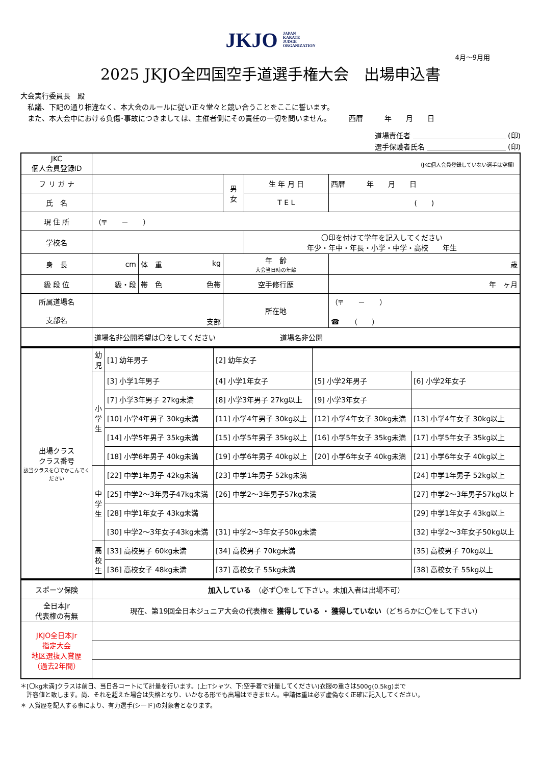JKJO JAPAN
KARATE
JUDGE
ORGANIZATION
4月～9月用
2025 JKJO全四国空手道選手権大会　出場申込書
大会実行委員長　殿
　私議、下記の通り相違なく、本大会のルールに従い正々堂々と競い合うことをここに誓います。
　また、本大会中における負傷･事故につきましては、主催者側にその責任の一切を問いません。　　　西暦　　　年　　月　　日
道場責任者 ＿＿＿＿＿＿＿＿＿＿＿＿＿ (印)
選手保護者氏名 ＿＿＿＿＿＿＿＿＿＿＿ (印)
| JKC 個人会員登録ID | （JKC個人会員登録していない選手は空欄） | | | | |
| フ リ ガ ナ | | | 男 女 | 生 年 月 日 | 西暦 年 月 日 |
| 氏 名 | | | | T E L | ( ) |
| 現 住 所 | （〒 － ） | | | | |
| 学校名 | | | | 〇印を付けて学年を記入してください 年少・年中・年長・小学・中学・高校 年生 | |
| 身 長 | cm | 体 重 kg | 年 齢 大会当日時の年齢 | | 歳 |
| 級 段 位 | 級・段 | 帯 色 色帯 | 空手修行歴 | | 年 ヶ月 |
| 所属道場名 支部名 | 支部 | | 所在地 | | （〒 － ） ☎ （ ） |
| | 道場名非公開希望は〇をしてください 道場名非公開 | | | | |
| 出場クラス クラス番号 該当クラスを〇でかこんでください | 幼児 | [1] 幼年男子 | [2] 幼年女子 | | |
| | 小学生 | [3] 小学1年男子 | [4] 小学1年女子 | [5] 小学2年男子 | [6] 小学2年女子 |
| | | [7] 小学3年男子 27kg未満 | [8] 小学3年男子 27kg以上 | [9] 小学3年女子 | |
| | | [10] 小学4年男子 30kg未満 | [11] 小学4年男子 30kg以上 | [12] 小学4年女子 30kg未満 | [13] 小学4年女子 30kg以上 |
| | | [14] 小学5年男子 35kg未満 | [15] 小学5年男子 35kg以上 | [16] 小学5年女子 35kg未満 | [17] 小学5年女子 35kg以上 |
| | | [18] 小学6年男子 40kg未満 | [19] 小学6年男子 40kg以上 | [20] 小学6年女子 40kg未満 | [21] 小学6年女子 40kg以上 |
| | 中学生 | [22] 中学1年男子 42kg未満 | [23] 中学1年男子 52kg未満 | | [24] 中学1年男子 52kg以上 |
| | | [25] 中学2～3年男子47kg未満 | [26] 中学2～3年男子57kg未満 | | [27] 中学2～3年男子57kg以上 |
| | | [28] 中学1年女子 43kg未満 | | | [29] 中学1年女子 43kg以上 |
| | | [30] 中学2～3年女子43kg未満 | [31] 中学2～3年女子50kg未満 | | [32] 中学2～3年女子50kg以上 |
| | 高校生 | [33] 高校男子 60kg未満 | [34] 高校男子 70kg未満 | | [35] 高校男子 70kg以上 |
| | | [36] 高校女子 48kg未満 | [37] 高校女子 55kg未満 | | [38] 高校女子 55kg以上 |
| スポーツ保険 | 加入している （必ず〇をして下さい。未加入者は出場不可） |
| 全日本Jr 代表権の有無 | 現在、第19回全日本ジュニア大会の代表権を 獲得している ・ 獲得していない （どちらかに〇をして下さい） |
| JKJO全日本Jr 指定大会 地区選抜入賞歴 （過去2年間） | |
＊[〇kg未満]クラスは前日、当日各コートにて計量を行います。(上:Tシャツ、下:空手着で計量してください)衣服の重さは500g(0.5kg)まで
　許容値と致します。尚、それを超えた場合は失格となり、いかなる形でも出場はできません。申請体重は必ず虚偽なく正確に記入してください。
＊ 入賞歴を記入する事により、有力選手(シード)の対象者となります。